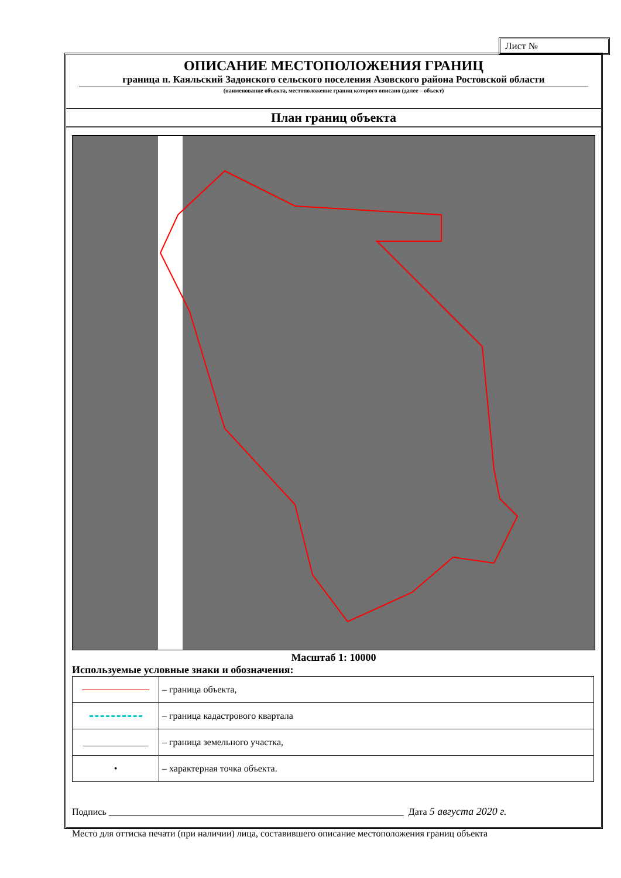Лист №
ОПИСАНИЕ МЕСТОПОЛОЖЕНИЯ ГРАНИЦ
граница п. Каяльский Задонского сельского поселения Азовского района Ростовской области
(наименование объекта, местоположение границ которого описано (далее – объект)
План границ объекта
Масштаб 1: 10000
Используемые условные знаки и обозначения:
| | – граница объекта, |
| | – граница кадастрового квартала |
| ______________ | – граница земельного участка, |
| • | – характерная точка объекта. |
Подпись _______________________________________________________________ Дата 5 августа 2020 г.
Место для оттиска печати (при наличии) лица, составившего описание местоположения границ объекта